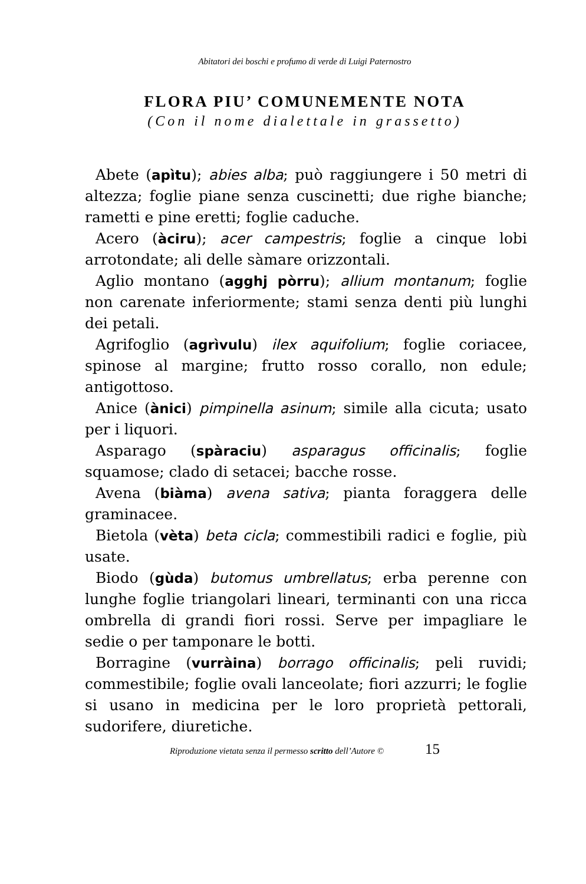Abitatori dei boschi e profumo di verde di Luigi Paternostro
FLORA PIU’ COMUNEMENTE NOTA
(Con il nome dialettale in grassetto)
Abete (apìtu); abies alba; può raggiungere i 50 metri di altezza; foglie piane senza cuscinetti; due righe bianche; rametti e pine eretti; foglie caduche.
Acero (àciru); acer campestris; foglie a cinque lobi arrotondate; ali delle sàmare orizzontali.
Aglio montano (agghj pòrru); allium montanum; foglie non carenate inferiormente; stami senza denti più lunghi dei petali.
Agrifoglio (agrìvulu) ilex aquifolium; foglie coriacee, spinose al margine; frutto rosso corallo, non edule; antigottoso.
Anice (ànici) pimpinella asinum; simile alla cicuta; usato per i liquori.
Asparago (spàraciu) asparagus officinalis; foglie squamose; clado di setacei; bacche rosse.
Avena (biàma) avena sativa; pianta foraggera delle graminacee.
Bietola (vèta) beta cicla; commestibili radici e foglie, più usate.
Biodo (gùda) butomus umbrellatus; erba perenne con lunghe foglie triangolari lineari, terminanti con una ricca ombrella di grandi fiori rossi. Serve per impagliare le sedie o per tamponare le botti.
Borragine (vurràina) borrago officinalis; peli ruvidi; commestibile; foglie ovali lanceolate; fiori azzurri; le foglie si usano in medicina per le loro proprietà pettorali, sudorifere, diuretiche.
Riproduzione vietata senza il permesso scritto dell’Autore © 15